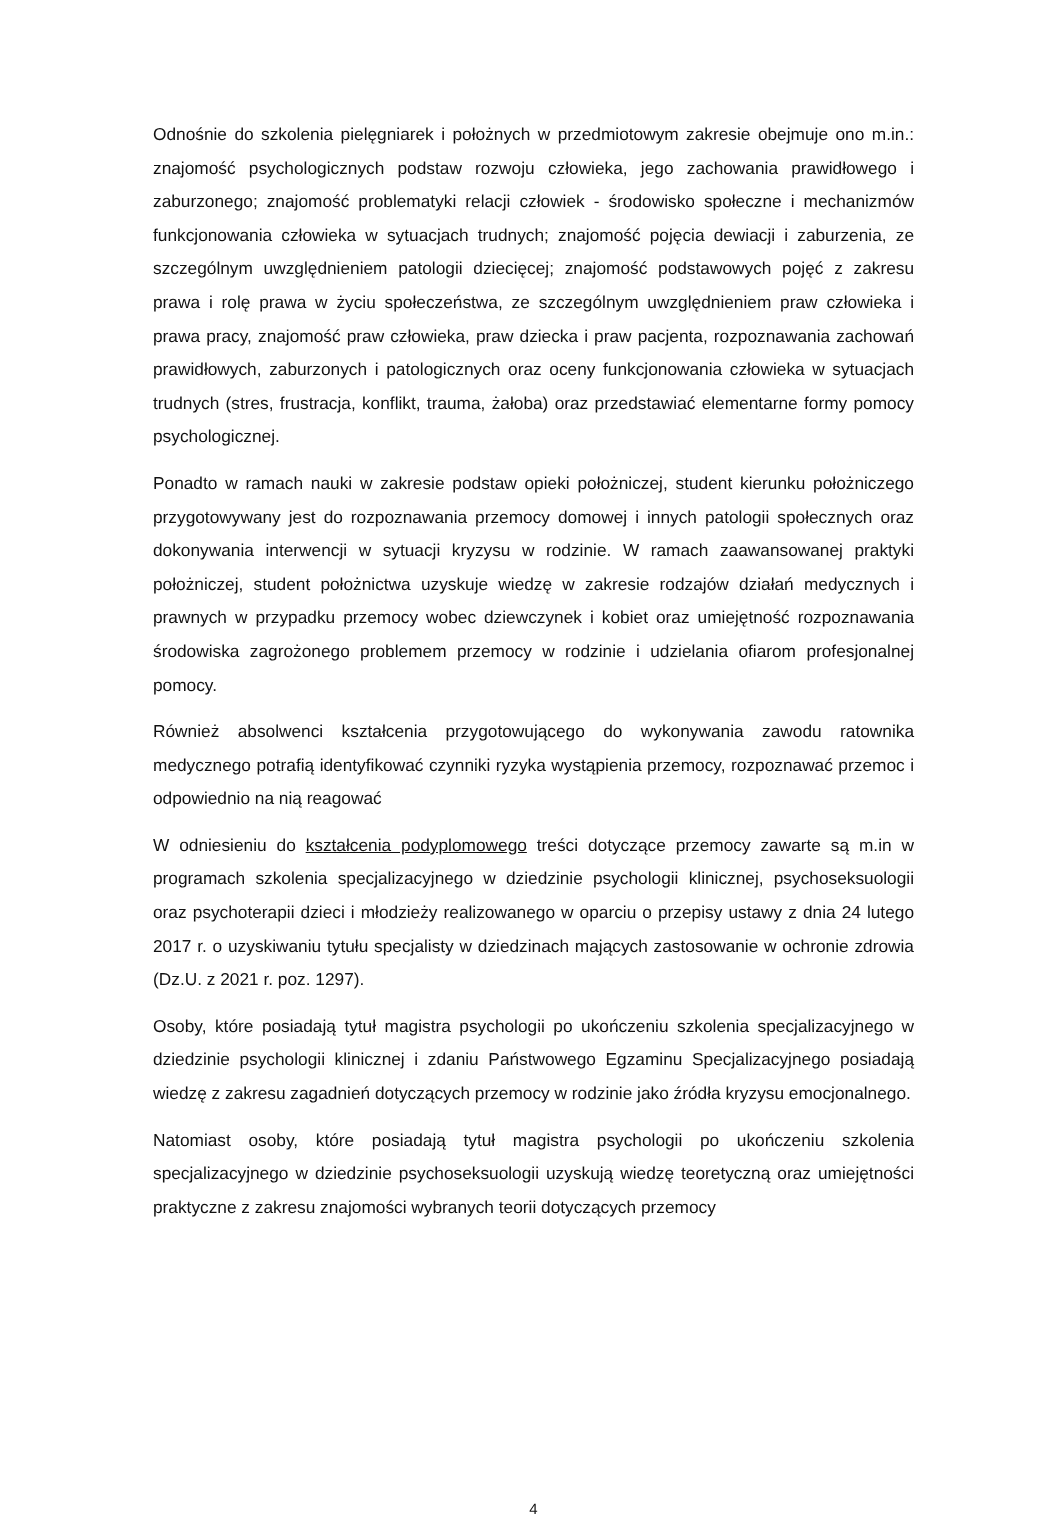Odnośnie do szkolenia pielęgniarek i położnych w przedmiotowym zakresie obejmuje ono m.in.: znajomość psychologicznych podstaw rozwoju człowieka, jego zachowania prawidłowego i zaburzonego; znajomość problematyki relacji człowiek - środowisko społeczne i mechanizmów funkcjonowania człowieka w sytuacjach trudnych; znajomość pojęcia dewiacji i zaburzenia, ze szczególnym uwzględnieniem patologii dziecięcej; znajomość podstawowych pojęć z zakresu prawa i rolę prawa w życiu społeczeństwa, ze szczególnym uwzględnieniem praw człowieka i prawa pracy, znajomość praw człowieka, praw dziecka i praw pacjenta, rozpoznawania zachowań prawidłowych, zaburzonych i patologicznych oraz oceny funkcjonowania człowieka w sytuacjach trudnych (stres, frustracja, konflikt, trauma, żałoba) oraz przedstawiać elementarne formy pomocy psychologicznej.
Ponadto w ramach nauki w zakresie podstaw opieki położniczej, student kierunku położniczego przygotowywany jest do rozpoznawania przemocy domowej i innych patologii społecznych oraz dokonywania interwencji w sytuacji kryzysu w rodzinie. W ramach zaawansowanej praktyki położniczej, student położnictwa uzyskuje wiedzę w zakresie rodzajów działań medycznych i prawnych w przypadku przemocy wobec dziewczynek i kobiet oraz umiejętność rozpoznawania środowiska zagrożonego problemem przemocy w rodzinie i udzielania ofiarom profesjonalnej pomocy.
Również absolwenci kształcenia przygotowującego do wykonywania zawodu ratownika medycznego potrafią identyfikować czynniki ryzyka wystąpienia przemocy, rozpoznawać przemoc i odpowiednio na nią reagować
W odniesieniu do kształcenia podyplomowego treści dotyczące przemocy zawarte są m.in w programach szkolenia specjalizacyjnego w dziedzinie psychologii klinicznej, psychoseksuologii oraz psychoterapii dzieci i młodzieży realizowanego w oparciu o przepisy ustawy z dnia 24 lutego 2017 r. o uzyskiwaniu tytułu specjalisty w dziedzinach mających zastosowanie w ochronie zdrowia (Dz.U. z 2021 r. poz. 1297).
Osoby, które posiadają tytuł magistra psychologii po ukończeniu szkolenia specjalizacyjnego w dziedzinie psychologii klinicznej i zdaniu Państwowego Egzaminu Specjalizacyjnego posiadają wiedzę z zakresu zagadnień dotyczących przemocy w rodzinie jako źródła kryzysu emocjonalnego.
Natomiast osoby, które posiadają tytuł magistra psychologii po ukończeniu szkolenia specjalizacyjnego w dziedzinie psychoseksuologii uzyskują wiedzę teoretyczną oraz umiejętności praktyczne z zakresu znajomości wybranych teorii dotyczących przemocy
4